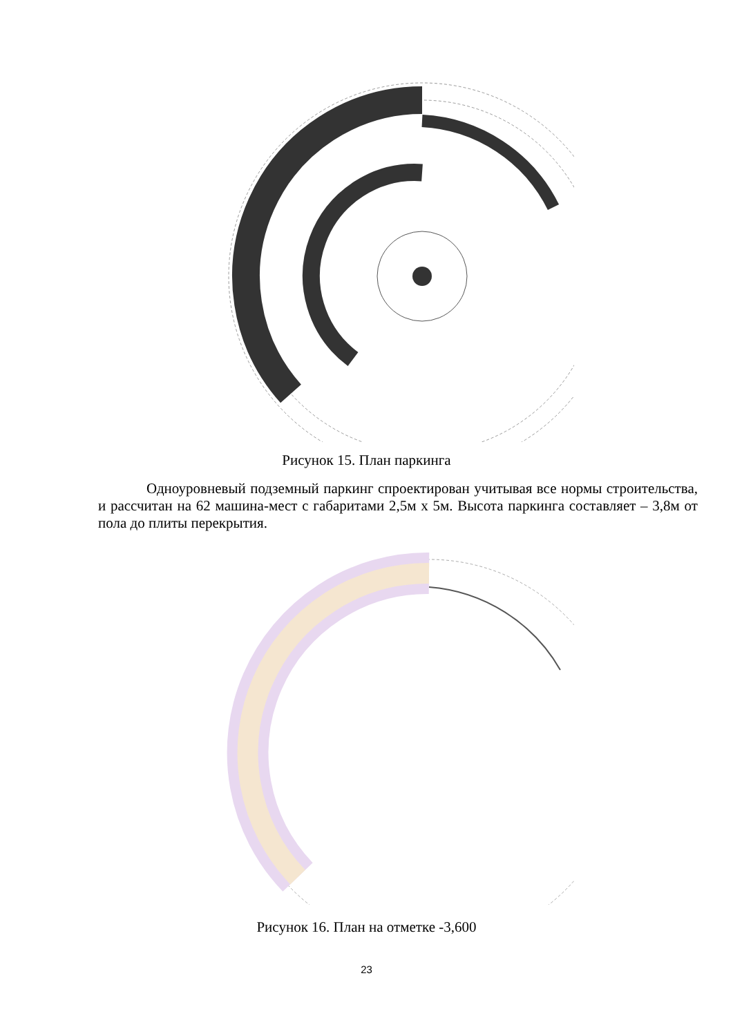Рисунок 15. План паркинга
Одноуровневый подземный паркинг спроектирован учитывая все нормы строительства, и рассчитан на 62 машина-мест с габаритами 2,5м х 5м. Высота паркинга составляет – 3,8м от пола до плиты перекрытия.
Рисунок 16. План на отметке -3,600
23